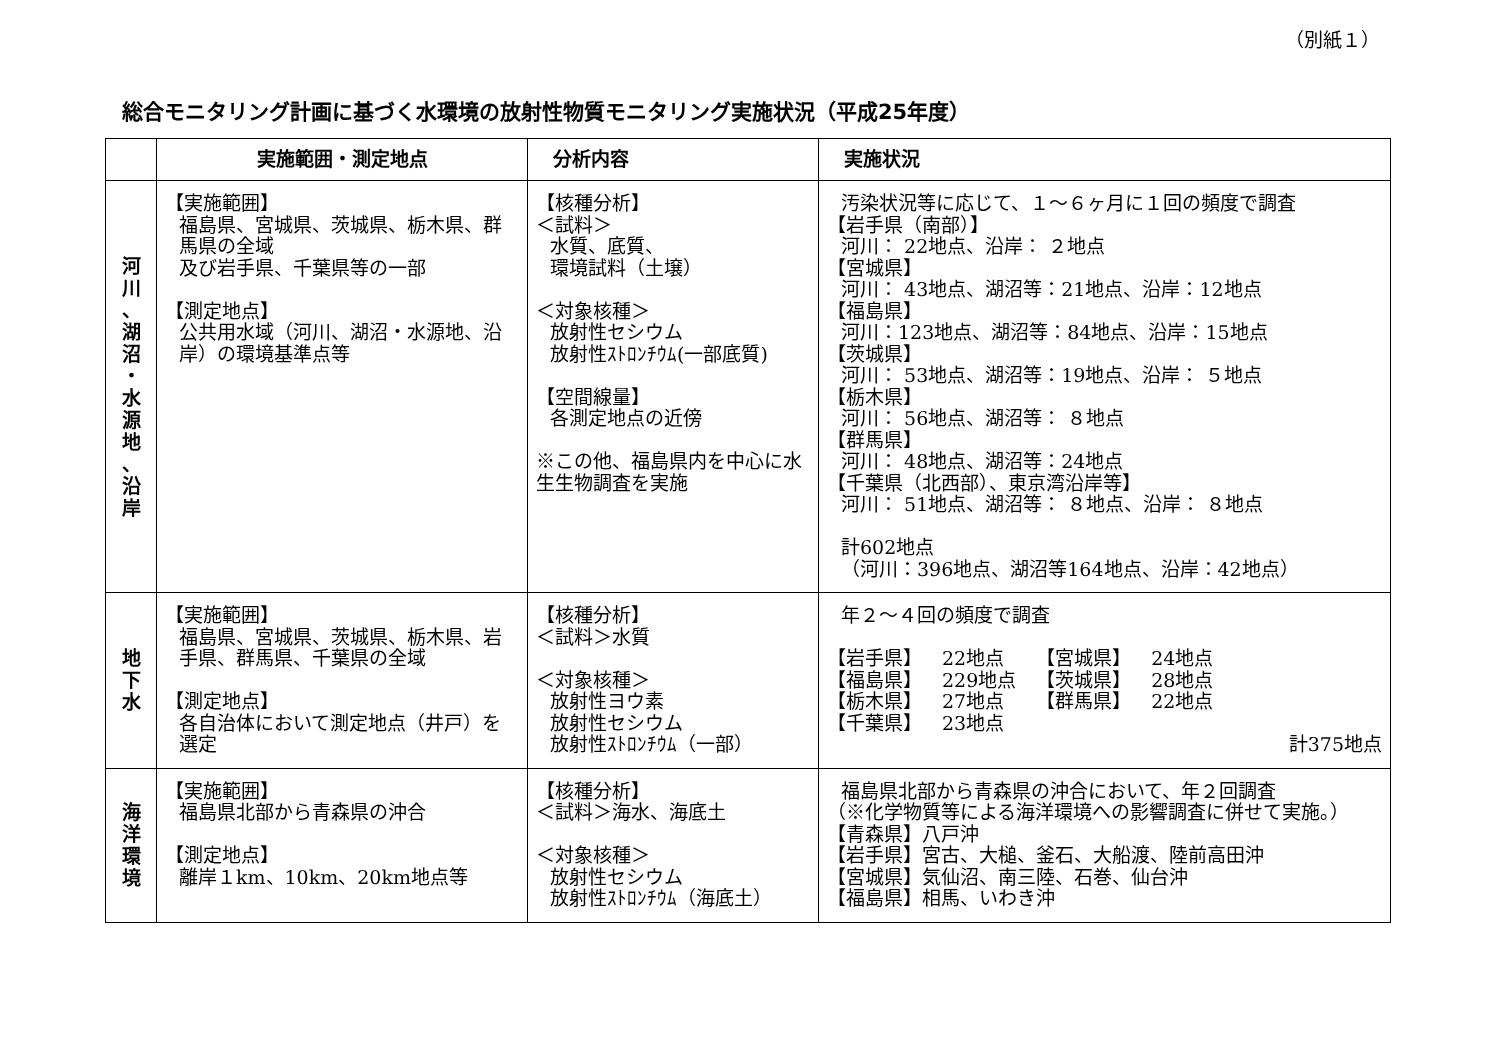（別紙１）
総合モニタリング計画に基づく水環境の放射性物質モニタリング実施状況（平成25年度）
| | 実施範囲・測定地点 | 分析内容 | 実施状況 |
| --- | --- | --- | --- |
| 河 川 、 湖 沼 ・ 水 源 地 、 沿 岸 | 【実施範囲】 福島県、宮城県、茨城県、栃木県、群馬県の全域 及び岩手県、千葉県等の一部 【測定地点】 公共用水域（河川、湖沼・水源地、沿岸）の環境基準点等 | 【核種分析】 ＜試料＞ 水質、底質、 環境試料（土壌） ＜対象核種＞ 放射性セシウム 放射性ｽﾄﾛﾝﾁｳﾑ(一部底質) 【空間線量】 各測定地点の近傍 ※この他、福島県内を中心に水生生物調査を実施 | 汚染状況等に応じて、１～６ヶ月に１回の頻度で調査 【岩手県（南部）】 河川： 22地点、沿岸： ２地点 【宮城県】 河川： 43地点、湖沼等：21地点、沿岸：12地点 【福島県】 河川：123地点、湖沼等：84地点、沿岸：15地点 【茨城県】 河川： 53地点、湖沼等：19地点、沿岸： ５地点 【栃木県】 河川： 56地点、湖沼等： ８地点 【群馬県】 河川： 48地点、湖沼等：24地点 【千葉県（北西部）、東京湾沿岸等】 河川： 51地点、湖沼等： ８地点、沿岸： ８地点 計602地点 （河川：396地点、湖沼等164地点、沿岸：42地点） |
| 地 下 水 | 【実施範囲】 福島県、宮城県、茨城県、栃木県、岩手県、群馬県、千葉県の全域 【測定地点】 各自治体において測定地点（井戸）を選定 | 【核種分析】 ＜試料＞水質 ＜対象核種＞ 放射性ヨウ素 放射性セシウム 放射性ｽﾄﾛﾝﾁｳﾑ（一部） | 年２～４回の頻度で調査 / 【岩手県】 / 22地点 / 【宮城県】 / 24地点 / / 【福島県】 / 229地点 / 【茨城県】 / 28地点 / / 【栃木県】 / 27地点 / 【群馬県】 / 22地点 / / 【千葉県】 / 23地点 / / / 計375地点 |
| 海 洋 環 境 | 【実施範囲】 福島県北部から青森県の沖合 【測定地点】 離岸１km、10km、20km地点等 | 【核種分析】 ＜試料＞海水、海底土 ＜対象核種＞ 放射性セシウム 放射性ｽﾄﾛﾝﾁｳﾑ（海底土） | 福島県北部から青森県の沖合において、年２回調査 （※化学物質等による海洋環境への影響調査に併せて実施。） 【青森県】八戸沖 【岩手県】宮古、大槌、釜石、大船渡、陸前高田沖 【宮城県】気仙沼、南三陸、石巻、仙台沖 【福島県】相馬、いわき沖 |